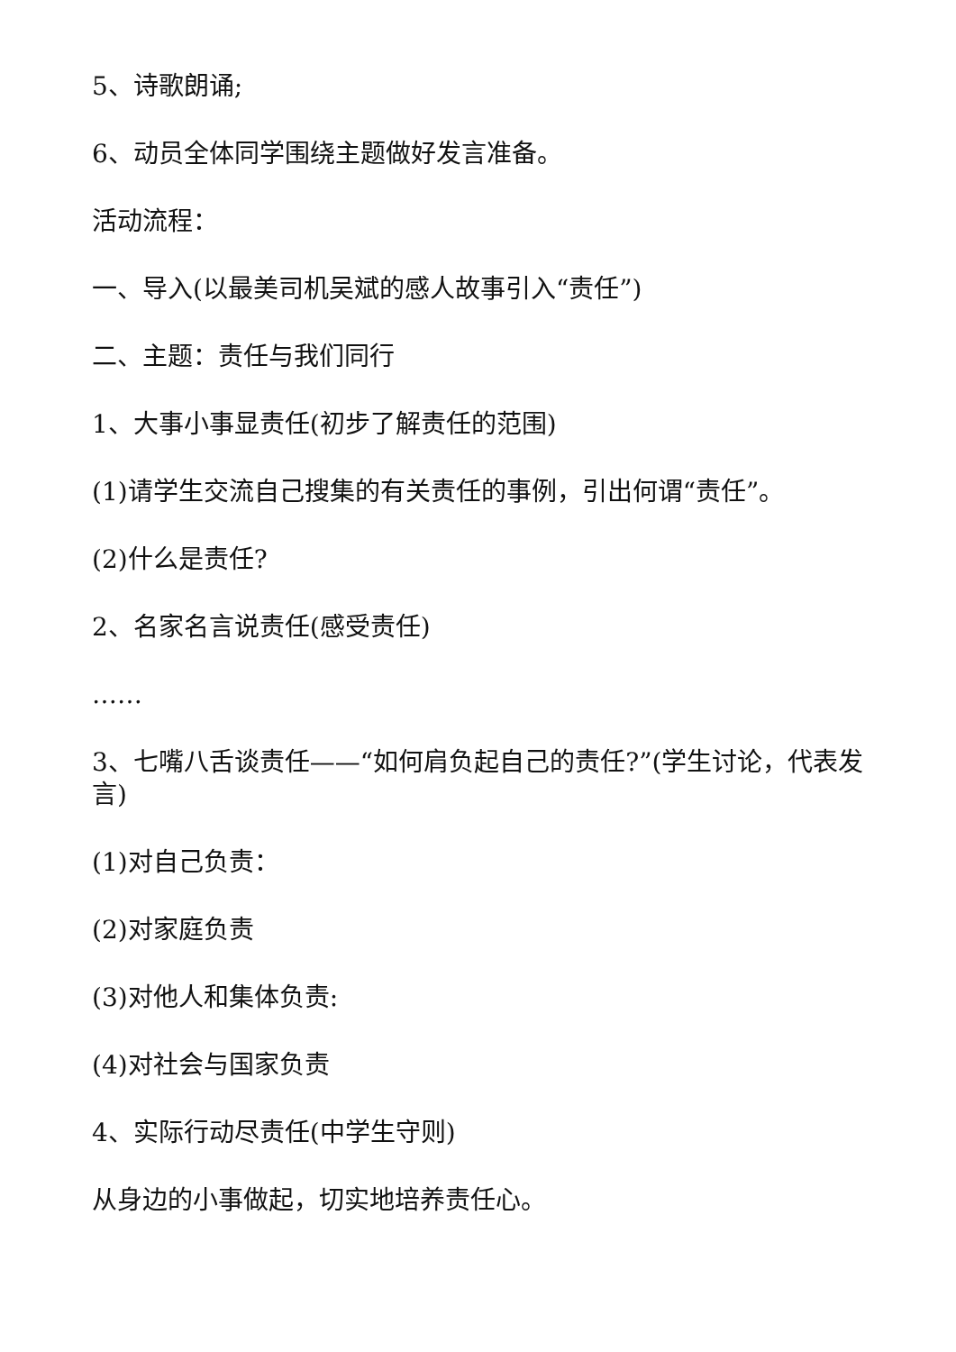5、诗歌朗诵;
6、动员全体同学围绕主题做好发言准备。
活动流程：
一、导入(以最美司机吴斌的感人故事引入“责任”)
二、主题：责任与我们同行
1、大事小事显责任(初步了解责任的范围)
(1)请学生交流自己搜集的有关责任的事例，引出何谓“责任”。
(2)什么是责任?
2、名家名言说责任(感受责任)
……
3、七嘴八舌谈责任——“如何肩负起自己的责任?”(学生讨论，代表发言)
(1)对自己负责：
(2)对家庭负责
(3)对他人和集体负责:
(4)对社会与国家负责
4、实际行动尽责任(中学生守则)
从身边的小事做起，切实地培养责任心。